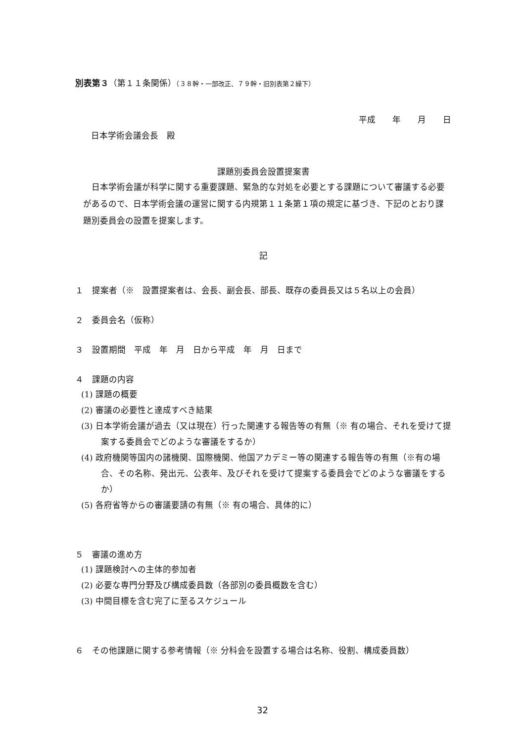別表第３（第１１条関係）（３８幹・一部改正、７９幹・旧別表第２繰下）
平成　　年　　月　　日
日本学術会議会長　殿
課題別委員会設置提案書
日本学術会議が科学に関する重要課題、緊急的な対処を必要とする課題について審議する必要があるので、日本学術会議の運営に関する内規第１１条第１項の規定に基づき、下記のとおり課題別委員会の設置を提案します。
記
１　提案者（※　設置提案者は、会長、副会長、部長、既存の委員長又は５名以上の会員）
２　委員会名（仮称）
３　設置期間　平成　年　月　日から平成　年　月　日まで
４　課題の内容
(1) 課題の概要
(2) 審議の必要性と達成すべき結果
(3) 日本学術会議が過去（又は現在）行った関連する報告等の有無（※ 有の場合、それを受けて提案する委員会でどのような審議をするか）
(4) 政府機関等国内の諸機関、国際機関、他国アカデミー等の関連する報告等の有無（※有の場合、その名称、発出元、公表年、及びそれを受けて提案する委員会でどのような審議をするか）
(5) 各府省等からの審議要請の有無（※ 有の場合、具体的に）
５　審議の進め方
(1) 課題検討への主体的参加者
(2) 必要な専門分野及び構成委員数（各部別の委員概数を含む）
(3) 中間目標を含む完了に至るスケジュール
６　その他課題に関する参考情報（※ 分科会を設置する場合は名称、役割、構成委員数）
32